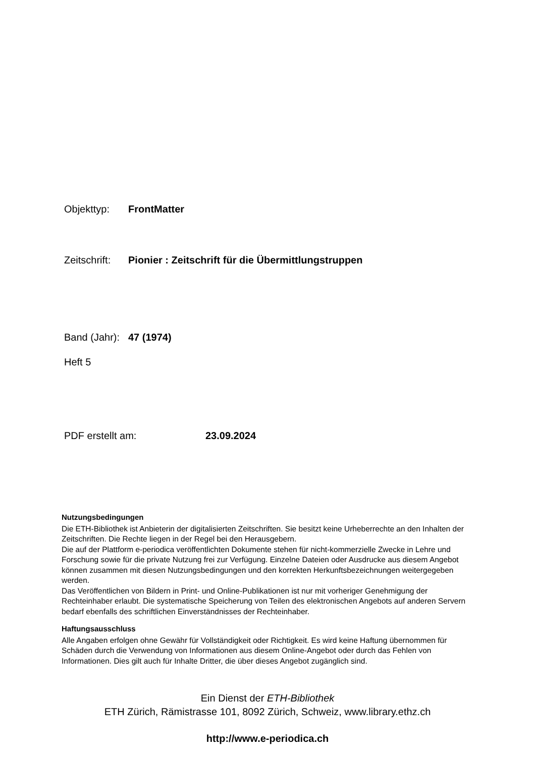Objekttyp: FrontMatter
Zeitschrift: Pionier : Zeitschrift für die Übermittlungstruppen
Band (Jahr): 47 (1974)
Heft 5
PDF erstellt am: 23.09.2024
Nutzungsbedingungen
Die ETH-Bibliothek ist Anbieterin der digitalisierten Zeitschriften. Sie besitzt keine Urheberrechte an den Inhalten der Zeitschriften. Die Rechte liegen in der Regel bei den Herausgebern.
Die auf der Plattform e-periodica veröffentlichten Dokumente stehen für nicht-kommerzielle Zwecke in Lehre und Forschung sowie für die private Nutzung frei zur Verfügung. Einzelne Dateien oder Ausdrucke aus diesem Angebot können zusammen mit diesen Nutzungsbedingungen und den korrekten Herkunftsbezeichnungen weitergegeben werden.
Das Veröffentlichen von Bildern in Print- und Online-Publikationen ist nur mit vorheriger Genehmigung der Rechteinhaber erlaubt. Die systematische Speicherung von Teilen des elektronischen Angebots auf anderen Servern bedarf ebenfalls des schriftlichen Einverständnisses der Rechteinhaber.
Haftungsausschluss
Alle Angaben erfolgen ohne Gewähr für Vollständigkeit oder Richtigkeit. Es wird keine Haftung übernommen für Schäden durch die Verwendung von Informationen aus diesem Online-Angebot oder durch das Fehlen von Informationen. Dies gilt auch für Inhalte Dritter, die über dieses Angebot zugänglich sind.
Ein Dienst der ETH-Bibliothek
ETH Zürich, Rämistrasse 101, 8092 Zürich, Schweiz, www.library.ethz.ch
http://www.e-periodica.ch